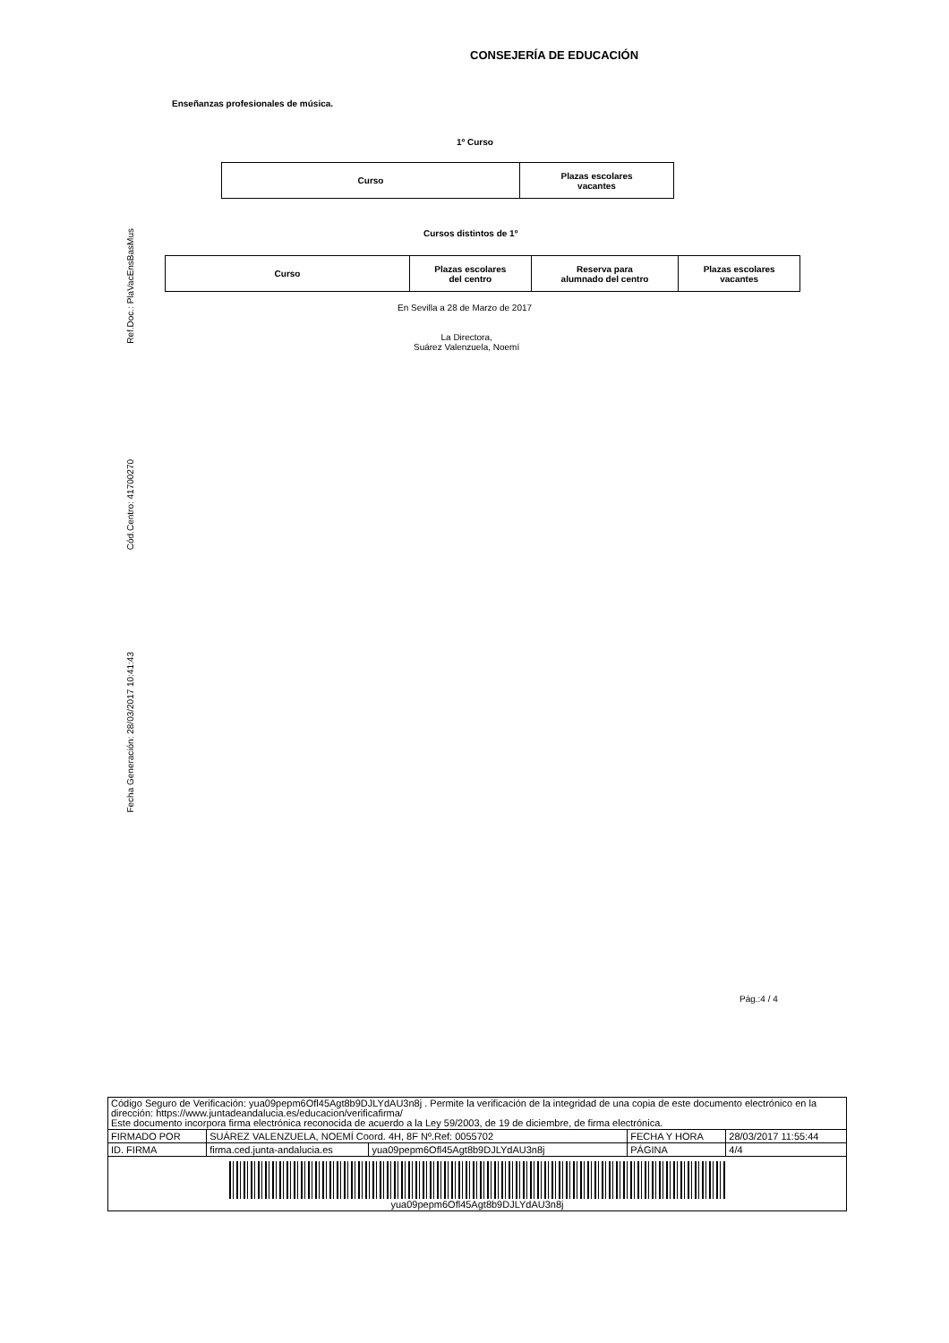CONSEJERÍA DE EDUCACIÓN
Enseñanzas profesionales de música.
1º Curso
| Curso | Plazas escolares vacantes |
| --- | --- |
Cursos distintos de 1º
| Curso | Plazas escolares del centro | Reserva para alumnado del centro | Plazas escolares vacantes |
| --- | --- | --- | --- |
En Sevilla a 28 de Marzo de 2017
La Directora,
Suárez Valenzuela, Noemí
Ref.Doc.: PlaVacEnsBasMus
Cód.Centro: 41700270
Fecha Generación: 28/03/2017 10:41:43
Pág.:4 / 4
| Código Seguro de Verificación: yua09pepm6Ofl45Agt8b9DJLYdAU3n8j . Permite la verificación de la integridad de una copia de este documento electrónico en la dirección: https://www.juntadeandalucia.es/educacion/verificafirma/ Este documento incorpora firma electrónica reconocida de acuerdo a la Ley 59/2003, de 19 de diciembre, de firma electrónica. | | | | |
| FIRMADO POR | SUÁREZ VALENZUELA, NOEMÍ Coord. 4H, 8F Nº.Ref: 0055702 | | FECHA Y HORA | 28/03/2017 11:55:44 |
| ID. FIRMA | firma.ced.junta-andalucia.es | yua09pepm6Ofl45Agt8b9DJLYdAU3n8j | PÁGINA | 4/4 |
| yua09pepm6Ofl45Agt8b9DJLYdAU3n8j | | | | |